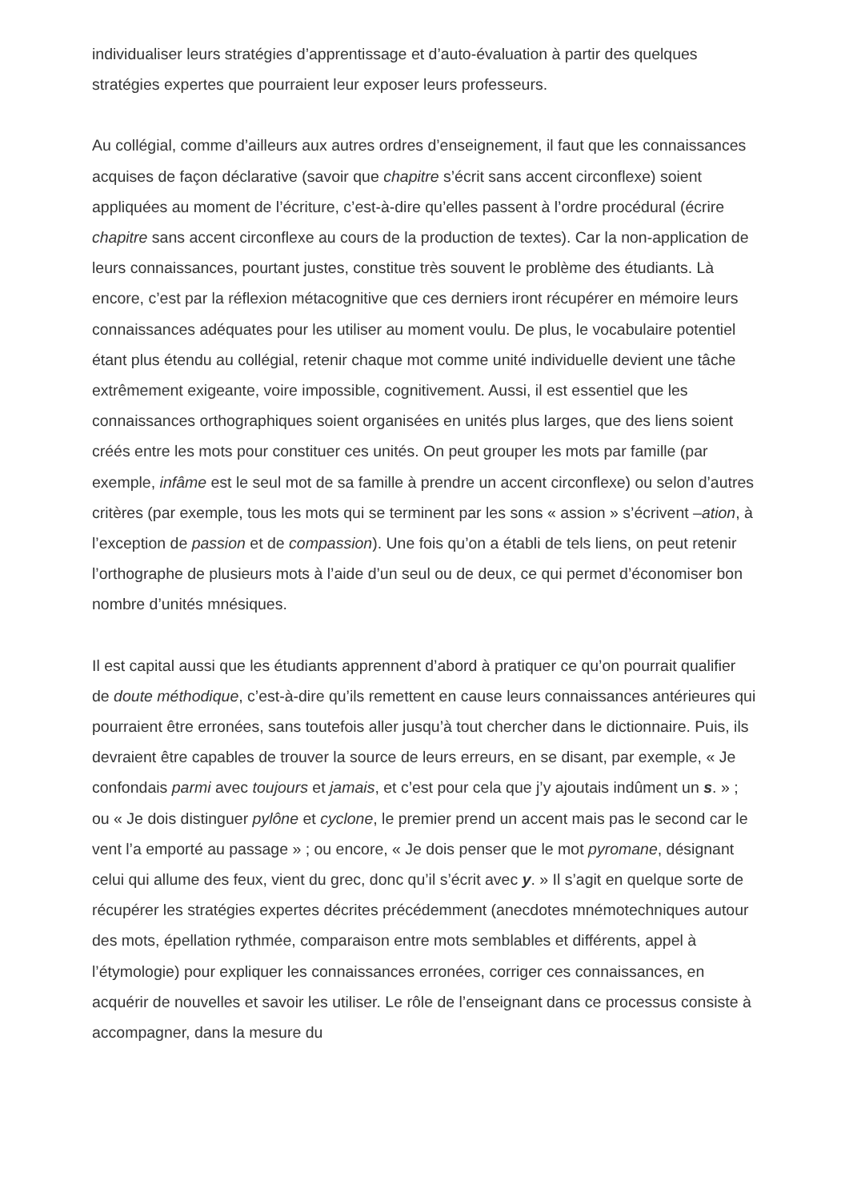individualiser leurs stratégies d’apprentissage et d’auto-évaluation à partir des quelques stratégies expertes que pourraient leur exposer leurs professeurs.
Au collégial, comme d’ailleurs aux autres ordres d’enseignement, il faut que les connaissances acquises de façon déclarative (savoir que chapitre s’écrit sans accent circonflexe) soient appliquées au moment de l’écriture, c’est-à-dire qu’elles passent à l’ordre procédural (écrire chapitre sans accent circonflexe au cours de la production de textes). Car la non-application de leurs connaissances, pourtant justes, constitue très souvent le problème des étudiants. Là encore, c’est par la réflexion métacognitive que ces derniers iront récupérer en mémoire leurs connaissances adéquates pour les utiliser au moment voulu. De plus, le vocabulaire potentiel étant plus étendu au collégial, retenir chaque mot comme unité individuelle devient une tâche extrêmement exigeante, voire impossible, cognitivement. Aussi, il est essentiel que les connaissances orthographiques soient organisées en unités plus larges, que des liens soient créés entre les mots pour constituer ces unités. On peut grouper les mots par famille (par exemple, infâme est le seul mot de sa famille à prendre un accent circonflexe) ou selon d’autres critères (par exemple, tous les mots qui se terminent par les sons « assion » s’écrivent –ation, à l’exception de passion et de compassion). Une fois qu’on a établi de tels liens, on peut retenir l’orthographe de plusieurs mots à l’aide d’un seul ou de deux, ce qui permet d’économiser bon nombre d’unités mnésiques.
Il est capital aussi que les étudiants apprennent d’abord à pratiquer ce qu’on pourrait qualifier de doute méthodique, c’est-à-dire qu’ils remettent en cause leurs connaissances antérieures qui pourraient être erronées, sans toutefois aller jusqu’à tout chercher dans le dictionnaire. Puis, ils devraient être capables de trouver la source de leurs erreurs, en se disant, par exemple, « Je confondais parmi avec toujours et jamais, et c’est pour cela que j’y ajoutais indûment un s. » ; ou « Je dois distinguer pylône et cyclone, le premier prend un accent mais pas le second car le vent l’a emporté au passage » ; ou encore, « Je dois penser que le mot pyromane, désignant celui qui allume des feux, vient du grec, donc qu’il s’écrit avec y. » Il s’agit en quelque sorte de récupérer les stratégies expertes décrites précédemment (anecdotes mnémotechniques autour des mots, épellation rythmée, comparaison entre mots semblables et différents, appel à l’étymologie) pour expliquer les connaissances erronées, corriger ces connaissances, en acquérir de nouvelles et savoir les utiliser. Le rôle de l’enseignant dans ce processus consiste à accompagner, dans la mesure du